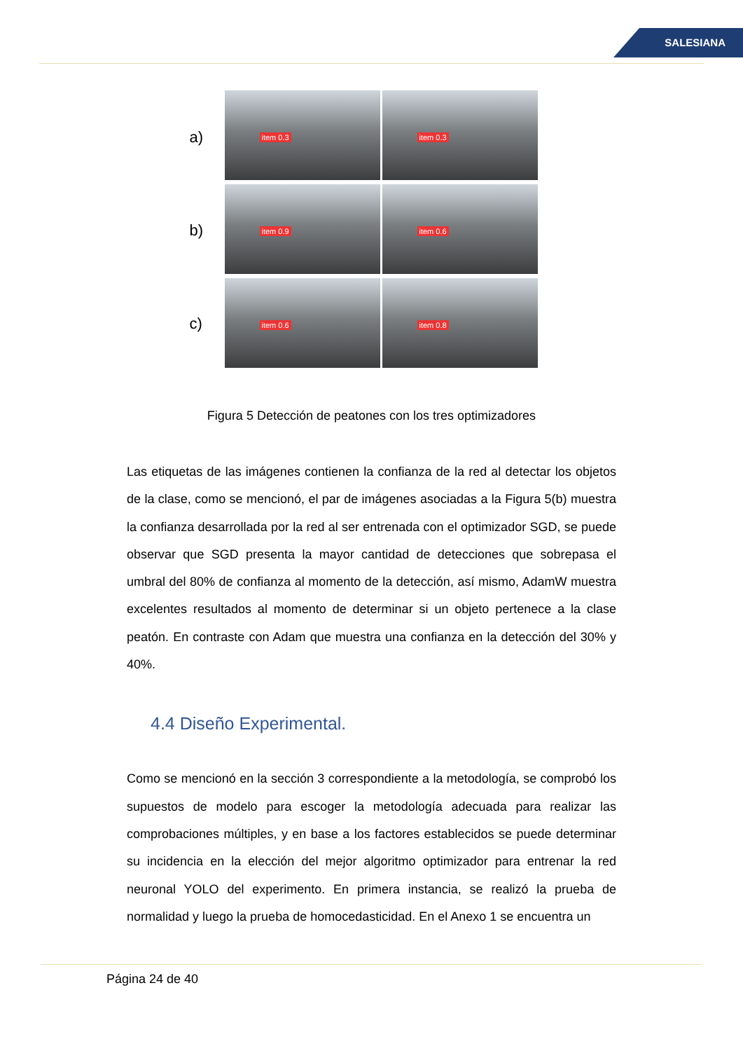SALESIANA
a)
b)
c)
item 0.3
item 0.3
item 0.9
item 0.6
item 0.6
item 0.8
Figura 5 Detección de peatones con los tres optimizadores
Las etiquetas de las imágenes contienen la confianza de la red al detectar los objetos de la clase, como se mencionó, el par de imágenes asociadas a la Figura 5(b) muestra la confianza desarrollada por la red al ser entrenada con el optimizador SGD, se puede observar que SGD presenta la mayor cantidad de detecciones que sobrepasa el umbral del 80% de confianza al momento de la detección, así mismo, AdamW muestra excelentes resultados al momento de determinar si un objeto pertenece a la clase peatón. En contraste con Adam que muestra una confianza en la detección del 30% y 40%.
4.4 Diseño Experimental.
Como se mencionó en la sección 3 correspondiente a la metodología, se comprobó los supuestos de modelo para escoger la metodología adecuada para realizar las comprobaciones múltiples, y en base a los factores establecidos se puede determinar su incidencia en la elección del mejor algoritmo optimizador para entrenar la red neuronal YOLO del experimento. En primera instancia, se realizó la prueba de normalidad y luego la prueba de homocedasticidad. En el Anexo 1 se encuentra un
Página 24 de 40